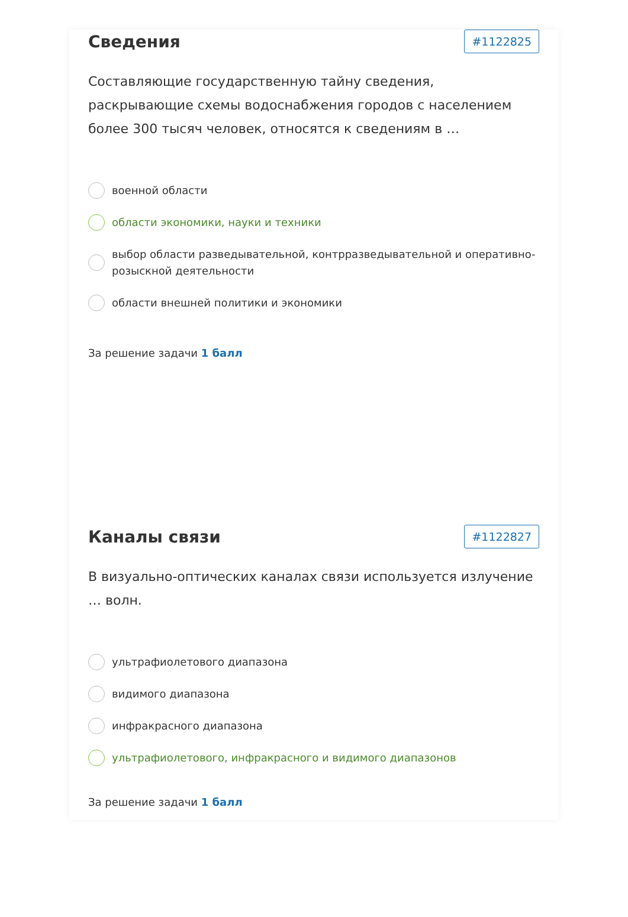Сведения
#1122825
Составляющие государственную тайну сведения, раскрывающие схемы водоснабжения городов с населением более 300 тысяч человек, относятся к сведениям в …
военной области
области экономики, науки и техники
выбор области разведывательной, контрразведывательной и оперативно-розыскной деятельности
области внешней политики и экономики
За решение задачи 1 балл
Каналы связи
#1122827
В визуально-оптических каналах связи используется излучение … волн.
ультрафиолетового диапазона
видимого диапазона
инфракрасного диапазона
ультрафиолетового, инфракрасного и видимого диапазонов
За решение задачи 1 балл